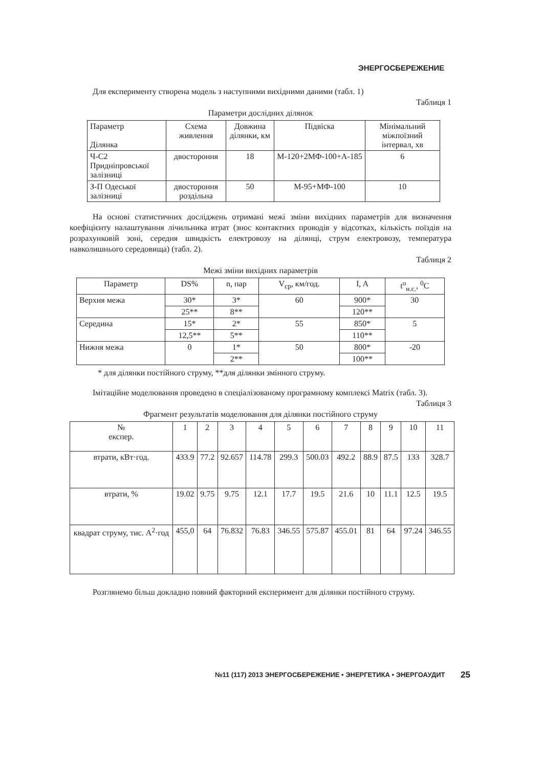ЭНЕРГОСБЕРЕЖЕНИЕ
Для експерименту створена модель з наступними вихідними даними (табл. 1)
Таблиця 1
Параметри дослідних ділянок
| Параметр Ділянка | Схема живлення | Довжина ділянки, км | Підвіска | Мінімальний міжпоїзний інтервал, хв |
| --- | --- | --- | --- | --- |
| Ч-С2 Придніпровської залізниці | двостороння | 18 | М-120+2МФ-100+А-185 | 6 |
| З-П Одеської залізниці | двостороння роздільна | 50 | М-95+МФ-100 | 10 |
На основі статистичних досліджень отримані межі зміни вихідних параметрів для визначення коефіцієнту налаштування лічильника втрат (знос контактних проводів у відсотках, кількість поїздів на розрахунковій зоні, середня швидкість електровозу на ділянці, струм електровозу, температура навколишнього середовища) (табл. 2).
Таблиця 2
Межі зміни вихідних параметрів
| Параметр | DS% | n, пар | V<sub>cp</sub>, км/год. | I, A | t<sup>o</sup><sub>н.с.</sub>, <sup>0</sup>C |
| --- | --- | --- | --- | --- | --- |
| Верхня межа | 30* | 3* | 60 | 900* | 30 |
| | 25** | 8** | | 120** | |
| Середина | 15* | 2* | 55 | 850* | 5 |
| | 12,5** | 5** | | 110** | |
| Нижня межа | 0 | 1* | 50 | 800* | -20 |
| | | 2** | | 100** | |
* для ділянки постійного струму, **для ділянки змінного струму.
Імітаційне моделювання проведено в спеціалізованому програмному комплексі Matrix (табл. 3).
Таблиця 3
Фрагмент результатів моделювання для ділянки постійного струму
| № експер. | 1 | 2 | 3 | 4 | 5 | 6 | 7 | 8 | 9 | 10 | 11 |
| втрати, кВт·год. | 433.9 | 77.2 | 92.657 | 114.78 | 299.3 | 500.03 | 492.2 | 88.9 | 87.5 | 133 | 328.7 |
| втрати, % | 19.02 | 9.75 | 9.75 | 12.1 | 17.7 | 19.5 | 21.6 | 10 | 11.1 | 12.5 | 19.5 |
| квадрат струму, тис. A<sup>2</sup>·год | 455,0 | 64 | 76.832 | 76.83 | 346.55 | 575.87 | 455.01 | 81 | 64 | 97.24 | 346.55 |
Розглянемо більш докладно повний факторний експеримент для ділянки постійного струму.
№11 (117) 2013 ЭНЕРГОСБЕРЕЖЕНИЕ • ЭНЕРГЕТИКА • ЭНЕРГОАУДИТ
25